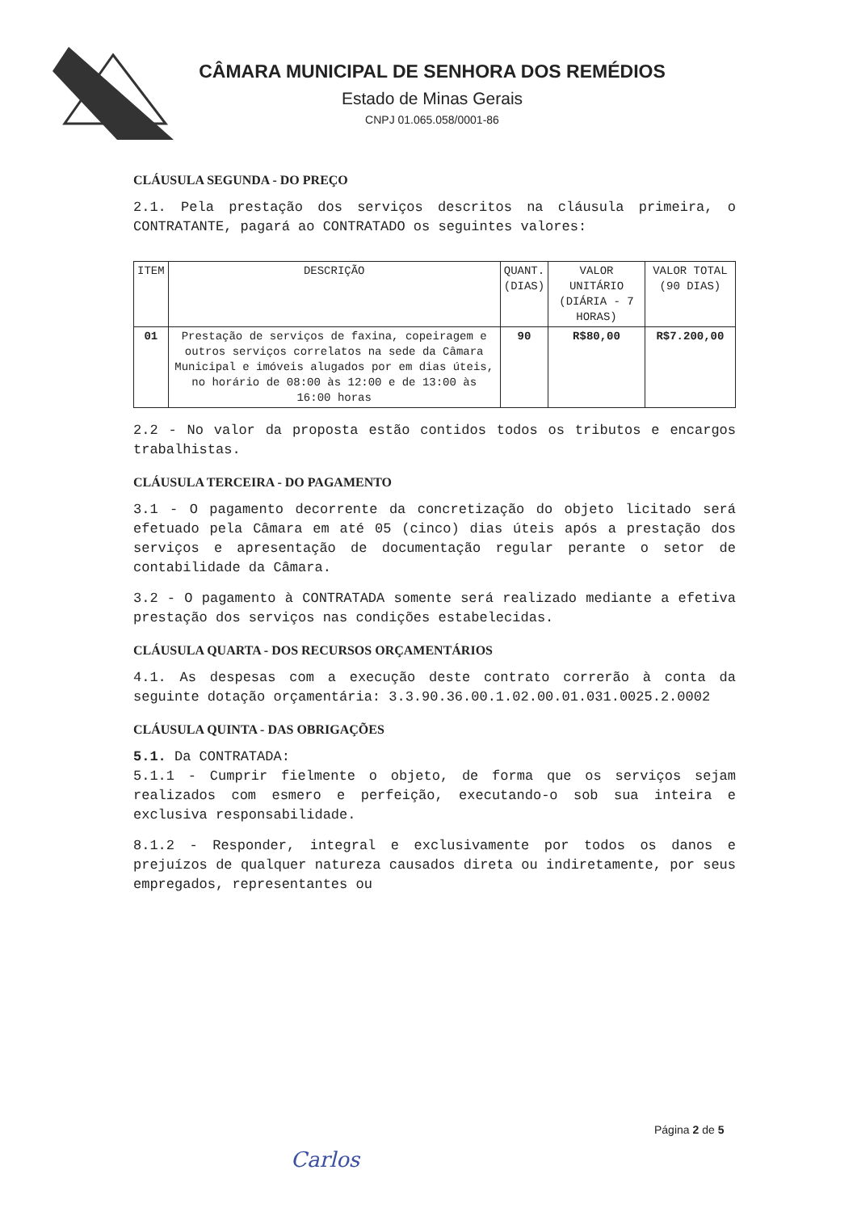CÂMARA MUNICIPAL DE SENHORA DOS REMÉDIOS
Estado de Minas Gerais
CNPJ 01.065.058/0001-86
CLÁUSULA SEGUNDA - DO PREÇO
2.1. Pela prestação dos serviços descritos na cláusula primeira, o CONTRATANTE, pagará ao CONTRATADO os seguintes valores:
| ITEM | DESCRIÇÃO | QUANT. (DIAS) | VALOR UNITÁRIO (DIÁRIA - 7 HORAS) | VALOR TOTAL (90 DIAS) |
| --- | --- | --- | --- | --- |
| 01 | Prestação de serviços de faxina, copeiragem e outros serviços correlatos na sede da Câmara Municipal e imóveis alugados por em dias úteis, no horário de 08:00 às 12:00 e de 13:00 às 16:00 horas | 90 | R$80,00 | R$7.200,00 |
2.2 - No valor da proposta estão contidos todos os tributos e encargos trabalhistas.
CLÁUSULA TERCEIRA - DO PAGAMENTO
3.1 - O pagamento decorrente da concretização do objeto licitado será efetuado pela Câmara em até 05 (cinco) dias úteis após a prestação dos serviços e apresentação de documentação regular perante o setor de contabilidade da Câmara.
3.2 - O pagamento à CONTRATADA somente será realizado mediante a efetiva prestação dos serviços nas condições estabelecidas.
CLÁUSULA QUARTA - DOS RECURSOS ORÇAMENTÁRIOS
4.1. As despesas com a execução deste contrato correrão à conta da seguinte dotação orçamentária: 3.3.90.36.00.1.02.00.01.031.0025.2.0002
CLÁUSULA QUINTA - DAS OBRIGAÇÕES
5.1. Da CONTRATADA:
5.1.1 - Cumprir fielmente o objeto, de forma que os serviços sejam realizados com esmero e perfeição, executando-o sob sua inteira e exclusiva responsabilidade.
8.1.2 - Responder, integral e exclusivamente por todos os danos e prejuízos de qualquer natureza causados direta ou indiretamente, por seus empregados, representantes ou
Página 2 de 5
Carlos